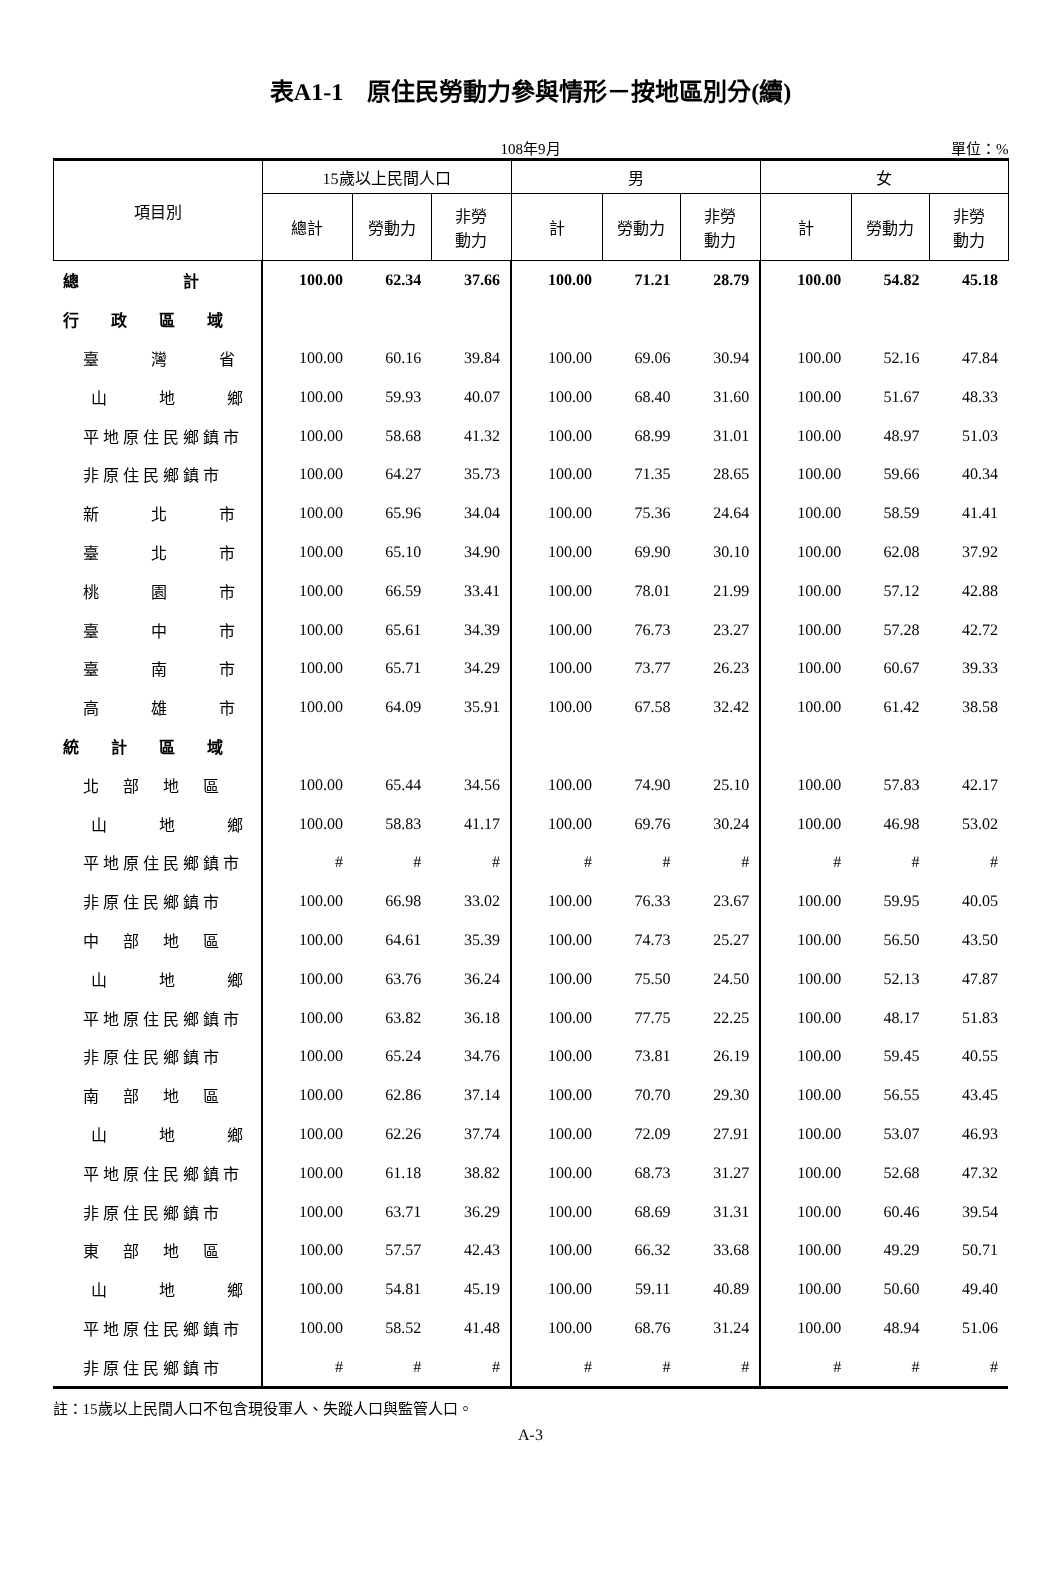表A1-1　原住民勞動力參與情形－按地區別分(續)
108年9月 單位：%
| 項目別 | 15歲以上民間人口 | | | 男 | | | 女 | | |
| --- | --- | --- | --- | --- | --- | --- | --- | --- | --- |
| | 總計 | 勞動力 | 非勞 動力 | 計 | 勞動力 | 非勞 動力 | 計 | 勞動力 | 非勞 動力 |
| 總 計 | 100.00 | 62.34 | 37.66 | 100.00 | 71.21 | 28.79 | 100.00 | 54.82 | 45.18 |
| 行 政 區 域 | | | | | | | | | |
| 臺 灣 省 | 100.00 | 60.16 | 39.84 | 100.00 | 69.06 | 30.94 | 100.00 | 52.16 | 47.84 |
| 山 地 鄉 | 100.00 | 59.93 | 40.07 | 100.00 | 68.40 | 31.60 | 100.00 | 51.67 | 48.33 |
| 平地原住民鄉鎮市 | 100.00 | 58.68 | 41.32 | 100.00 | 68.99 | 31.01 | 100.00 | 48.97 | 51.03 |
| 非原住民鄉鎮市 | 100.00 | 64.27 | 35.73 | 100.00 | 71.35 | 28.65 | 100.00 | 59.66 | 40.34 |
| 新 北 市 | 100.00 | 65.96 | 34.04 | 100.00 | 75.36 | 24.64 | 100.00 | 58.59 | 41.41 |
| 臺 北 市 | 100.00 | 65.10 | 34.90 | 100.00 | 69.90 | 30.10 | 100.00 | 62.08 | 37.92 |
| 桃 園 市 | 100.00 | 66.59 | 33.41 | 100.00 | 78.01 | 21.99 | 100.00 | 57.12 | 42.88 |
| 臺 中 市 | 100.00 | 65.61 | 34.39 | 100.00 | 76.73 | 23.27 | 100.00 | 57.28 | 42.72 |
| 臺 南 市 | 100.00 | 65.71 | 34.29 | 100.00 | 73.77 | 26.23 | 100.00 | 60.67 | 39.33 |
| 高 雄 市 | 100.00 | 64.09 | 35.91 | 100.00 | 67.58 | 32.42 | 100.00 | 61.42 | 38.58 |
| 統 計 區 域 | | | | | | | | | |
| 北 部 地 區 | 100.00 | 65.44 | 34.56 | 100.00 | 74.90 | 25.10 | 100.00 | 57.83 | 42.17 |
| 山 地 鄉 | 100.00 | 58.83 | 41.17 | 100.00 | 69.76 | 30.24 | 100.00 | 46.98 | 53.02 |
| 平地原住民鄉鎮市 | # | # | # | # | # | # | # | # | # |
| 非原住民鄉鎮市 | 100.00 | 66.98 | 33.02 | 100.00 | 76.33 | 23.67 | 100.00 | 59.95 | 40.05 |
| 中 部 地 區 | 100.00 | 64.61 | 35.39 | 100.00 | 74.73 | 25.27 | 100.00 | 56.50 | 43.50 |
| 山 地 鄉 | 100.00 | 63.76 | 36.24 | 100.00 | 75.50 | 24.50 | 100.00 | 52.13 | 47.87 |
| 平地原住民鄉鎮市 | 100.00 | 63.82 | 36.18 | 100.00 | 77.75 | 22.25 | 100.00 | 48.17 | 51.83 |
| 非原住民鄉鎮市 | 100.00 | 65.24 | 34.76 | 100.00 | 73.81 | 26.19 | 100.00 | 59.45 | 40.55 |
| 南 部 地 區 | 100.00 | 62.86 | 37.14 | 100.00 | 70.70 | 29.30 | 100.00 | 56.55 | 43.45 |
| 山 地 鄉 | 100.00 | 62.26 | 37.74 | 100.00 | 72.09 | 27.91 | 100.00 | 53.07 | 46.93 |
| 平地原住民鄉鎮市 | 100.00 | 61.18 | 38.82 | 100.00 | 68.73 | 31.27 | 100.00 | 52.68 | 47.32 |
| 非原住民鄉鎮市 | 100.00 | 63.71 | 36.29 | 100.00 | 68.69 | 31.31 | 100.00 | 60.46 | 39.54 |
| 東 部 地 區 | 100.00 | 57.57 | 42.43 | 100.00 | 66.32 | 33.68 | 100.00 | 49.29 | 50.71 |
| 山 地 鄉 | 100.00 | 54.81 | 45.19 | 100.00 | 59.11 | 40.89 | 100.00 | 50.60 | 49.40 |
| 平地原住民鄉鎮市 | 100.00 | 58.52 | 41.48 | 100.00 | 68.76 | 31.24 | 100.00 | 48.94 | 51.06 |
| 非原住民鄉鎮市 | # | # | # | # | # | # | # | # | # |
註：15歲以上民間人口不包含現役軍人、失蹤人口與監管人口。
A-3